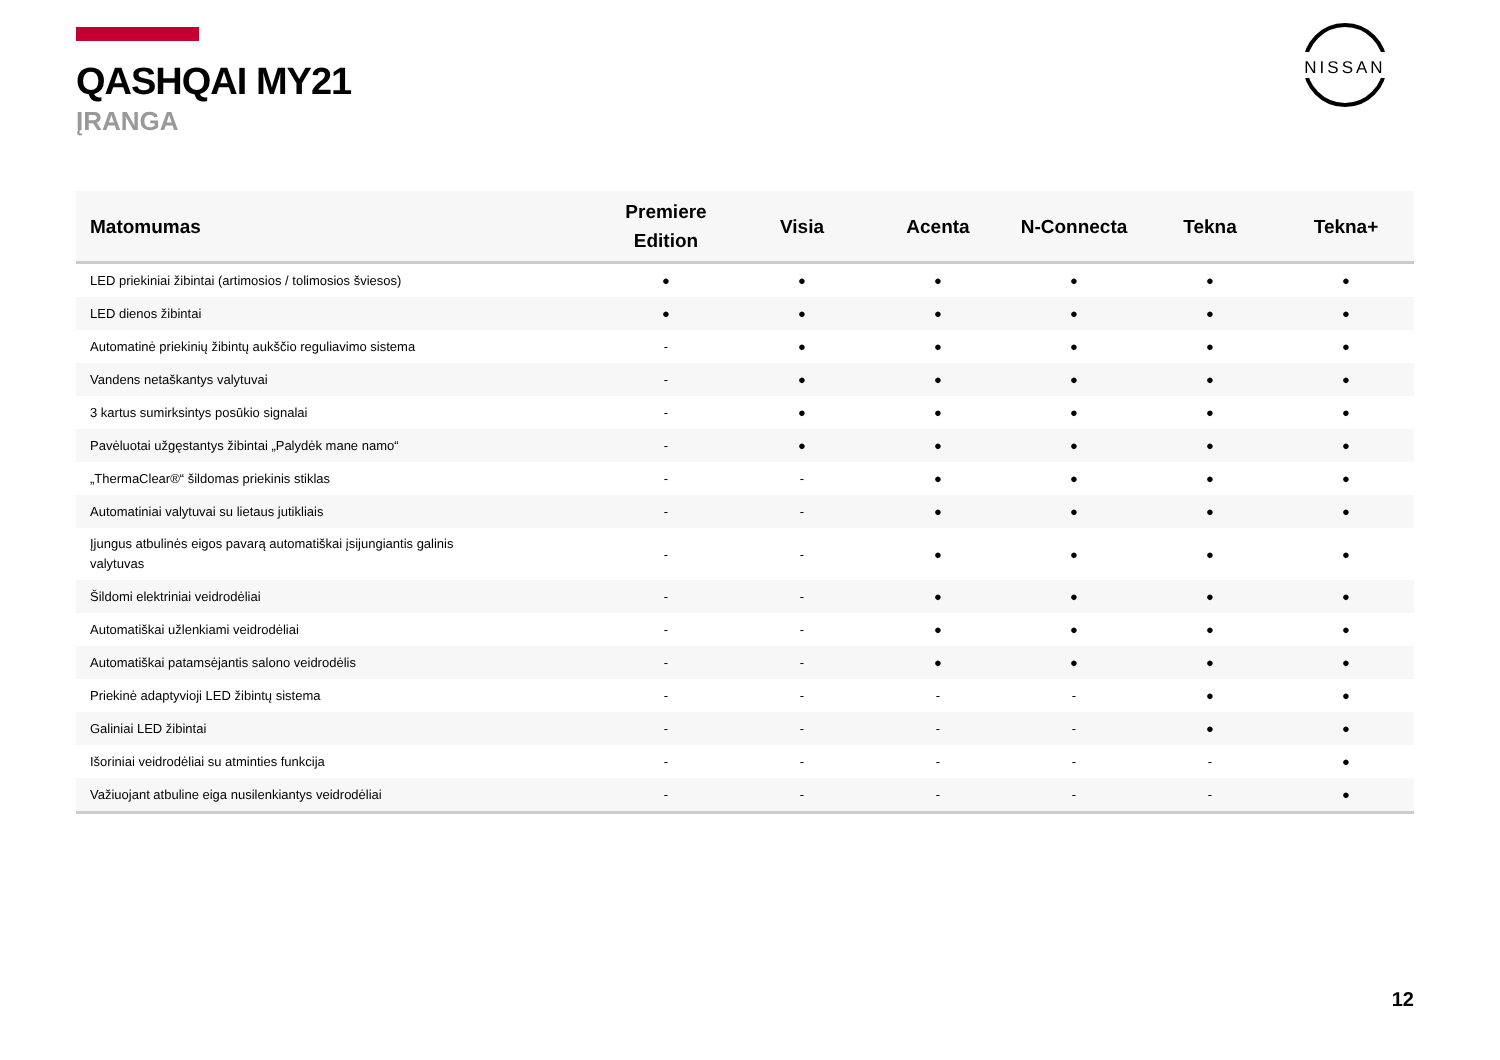QASHQAI MY21
ĮRANGA
NISSAN
| Matomumas | Premiere Edition | Visia | Acenta | N-Connecta | Tekna | Tekna+ |
| --- | --- | --- | --- | --- | --- | --- |
| LED priekiniai žibintai (artimosios / tolimosios šviesos) | ● | ● | ● | ● | ● | ● |
| LED dienos žibintai | ● | ● | ● | ● | ● | ● |
| Automatinė priekinių žibintų aukščio reguliavimo sistema | - | ● | ● | ● | ● | ● |
| Vandens netaškantys valytuvai | - | ● | ● | ● | ● | ● |
| 3 kartus sumirksintys posūkio signalai | - | ● | ● | ● | ● | ● |
| Pavėluotai užgęstantys žibintai „Palydėk mane namo“ | - | ● | ● | ● | ● | ● |
| „ThermaClear®“ šildomas priekinis stiklas | - | - | ● | ● | ● | ● |
| Automatiniai valytuvai su lietaus jutikliais | - | - | ● | ● | ● | ● |
| Įjungus atbulinės eigos pavarą automatiškai įsijungiantis galinis valytuvas | - | - | ● | ● | ● | ● |
| Šildomi elektriniai veidrodėliai | - | - | ● | ● | ● | ● |
| Automatiškai užlenkiami veidrodėliai | - | - | ● | ● | ● | ● |
| Automatiškai patamsėjantis salono veidrodėlis | - | - | ● | ● | ● | ● |
| Priekinė adaptyvioji LED žibintų sistema | - | - | - | - | ● | ● |
| Galiniai LED žibintai | - | - | - | - | ● | ● |
| Išoriniai veidrodėliai su atminties funkcija | - | - | - | - | - | ● |
| Važiuojant atbuline eiga nusilenkiantys veidrodėliai | - | - | - | - | - | ● |
12